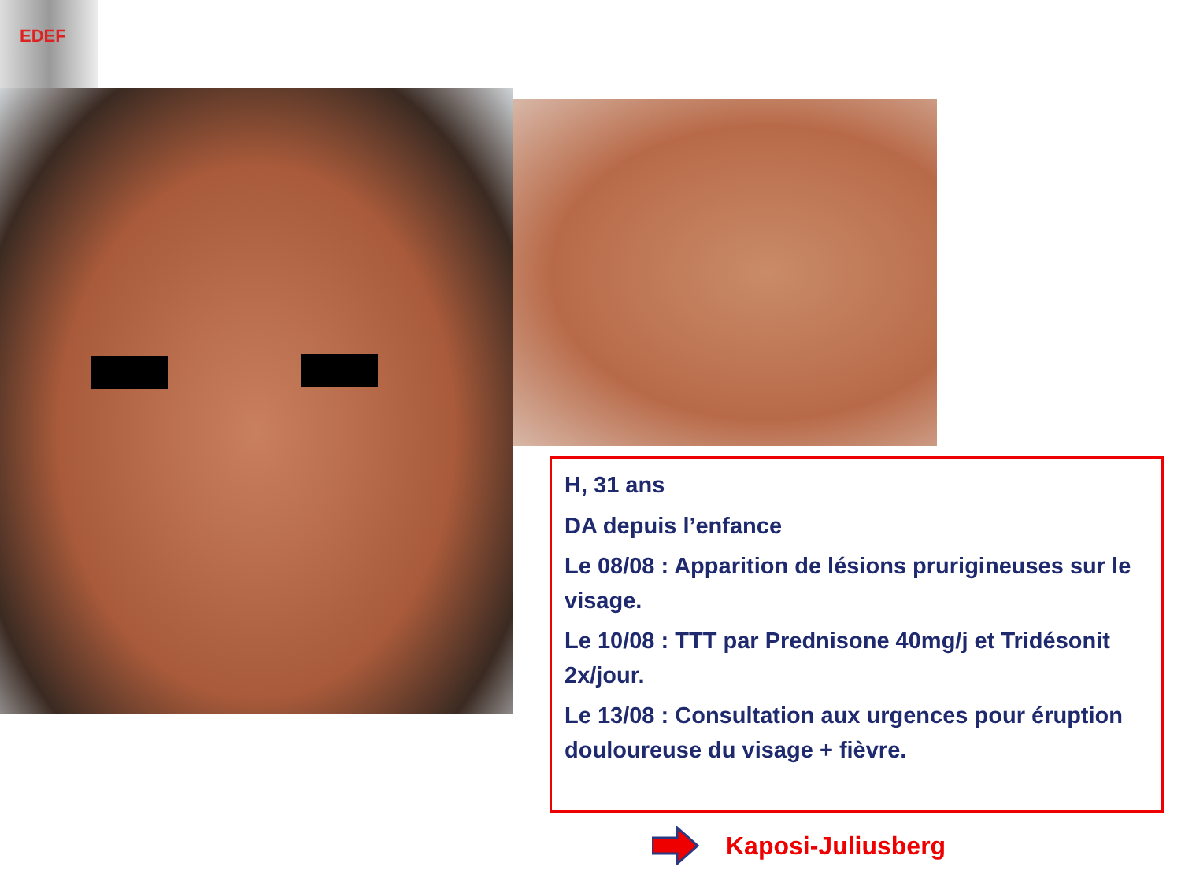EDEF
H, 31 ans
DA depuis l’enfance
Le 08/08 : Apparition de lésions prurigineuses sur le visage.
Le 10/08 : TTT par Prednisone 40mg/j et Tridésonit 2x/jour.
Le 13/08 : Consultation aux urgences pour éruption douloureuse du visage + fièvre.
Kaposi-Juliusberg